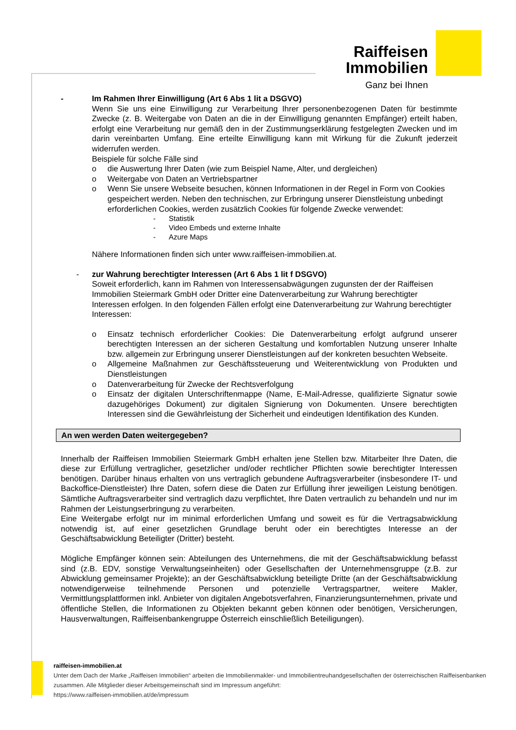Raiffeisen
Immobilien
Ganz bei Ihnen
- Im Rahmen Ihrer Einwilligung (Art 6 Abs 1 lit a DSGVO)
Wenn Sie uns eine Einwilligung zur Verarbeitung Ihrer personenbezogenen Daten für bestimmte Zwecke (z. B. Weitergabe von Daten an die in der Einwilligung genannten Empfänger) erteilt haben, erfolgt eine Verarbeitung nur gemäß den in der Zustimmungserklärung festgelegten Zwecken und im darin vereinbarten Umfang. Eine erteilte Einwilligung kann mit Wirkung für die Zukunft jederzeit widerrufen werden.
Beispiele für solche Fälle sind
o die Auswertung Ihrer Daten (wie zum Beispiel Name, Alter, und dergleichen)
o Weitergabe von Daten an Vertriebspartner
o Wenn Sie unsere Webseite besuchen, können Informationen in der Regel in Form von Cookies gespeichert werden. Neben den technischen, zur Erbringung unserer Dienstleistung unbedingt erforderlichen Cookies, werden zusätzlich Cookies für folgende Zwecke verwendet:
- Statistik
- Video Embeds und externe Inhalte
- Azure Maps
Nähere Informationen finden sich unter www.raiffeisen-immobilien.at.
- zur Wahrung berechtigter Interessen (Art 6 Abs 1 lit f DSGVO)
Soweit erforderlich, kann im Rahmen von Interessensabwägungen zugunsten der der Raiffeisen Immobilien Steiermark GmbH oder Dritter eine Datenverarbeitung zur Wahrung berechtigter Interessen erfolgen. In den folgenden Fällen erfolgt eine Datenverarbeitung zur Wahrung berechtigter Interessen:
o Einsatz technisch erforderlicher Cookies: Die Datenverarbeitung erfolgt aufgrund unserer berechtigten Interessen an der sicheren Gestaltung und komfortablen Nutzung unserer Inhalte bzw. allgemein zur Erbringung unserer Dienstleistungen auf der konkreten besuchten Webseite.
o Allgemeine Maßnahmen zur Geschäftssteuerung und Weiterentwicklung von Produkten und Dienstleistungen
o Datenverarbeitung für Zwecke der Rechtsverfolgung
o Einsatz der digitalen Unterschriftenmappe (Name, E-Mail-Adresse, qualifizierte Signatur sowie dazugehöriges Dokument) zur digitalen Signierung von Dokumenten. Unsere berechtigten Interessen sind die Gewährleistung der Sicherheit und eindeutigen Identifikation des Kunden.
An wen werden Daten weitergegeben?
Innerhalb der Raiffeisen Immobilien Steiermark GmbH erhalten jene Stellen bzw. Mitarbeiter Ihre Daten, die diese zur Erfüllung vertraglicher, gesetzlicher und/oder rechtlicher Pflichten sowie berechtigter Interessen benötigen. Darüber hinaus erhalten von uns vertraglich gebundene Auftragsverarbeiter (insbesondere IT- und Backoffice-Dienstleister) Ihre Daten, sofern diese die Daten zur Erfüllung ihrer jeweiligen Leistung benötigen. Sämtliche Auftragsverarbeiter sind vertraglich dazu verpflichtet, Ihre Daten vertraulich zu behandeln und nur im Rahmen der Leistungserbringung zu verarbeiten.
Eine Weitergabe erfolgt nur im minimal erforderlichen Umfang und soweit es für die Vertragsabwicklung notwendig ist, auf einer gesetzlichen Grundlage beruht oder ein berechtigtes Interesse an der Geschäftsabwicklung Beteiligter (Dritter) besteht.
Mögliche Empfänger können sein: Abteilungen des Unternehmens, die mit der Geschäftsabwicklung befasst sind (z.B. EDV, sonstige Verwaltungseinheiten) oder Gesellschaften der Unternehmensgruppe (z.B. zur Abwicklung gemeinsamer Projekte); an der Geschäftsabwicklung beteiligte Dritte (an der Geschäftsabwicklung notwendigerweise teilnehmende Personen und potenzielle Vertragspartner, weitere Makler, Vermittlungsplattformen inkl. Anbieter von digitalen Angebotsverfahren, Finanzierungsunternehmen, private und öffentliche Stellen, die Informationen zu Objekten bekannt geben können oder benötigen, Versicherungen, Hausverwaltungen, Raiffeisenbankengruppe Österreich einschließlich Beteiligungen).
raiffeisen-immobilien.at
Unter dem Dach der Marke „Raiffeisen Immobilien“ arbeiten die Immobilienmakler- und Immobilientreuhandgesellschaften der österreichischen Raiffeisenbanken zusammen. Alle Mitglieder dieser Arbeitsgemeinschaft sind im Impressum angeführt:
https://www.raiffeisen-immobilien.at/de/impressum